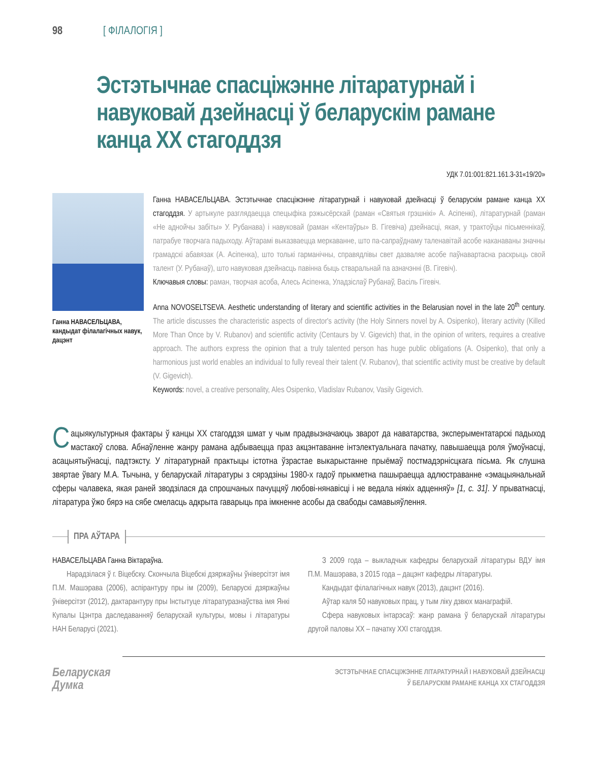98 [ ФІЛАЛОГІЯ ]
Эстэтычнае спасціжэнне літаратурнай і навуковай дзейнасці ў беларускім рамане канца XX стагоддзя
УДК 7.01:001:821.161.3-31«19/20»
Ганна НАВАСЕЛЬЦАВА, кандыдат філалагічных навук, дацэнт
Ганна НАВАСЕЛЬЦАВА. Эстэтычнае спасціжэнне літаратурнай і навуковай дзейнасці ў беларускім рамане канца XX стагоддзя. У артыкуле разглядаецца спецыфіка рэжысёрскай (раман «Святыя грэшнікі» А. Асіпенкі), літаратурнай (раман «Не аднойчы забіты» У. Рубанава) і навуковай (раман «Кентаўры» В. Гігевіча) дзейнасці, якая, у трактоўцы пісьменнікаў, патрабуе творчага падыходу. Аўтарамі выказваецца меркаванне, што па-сапраўднаму таленавітай асобе наканаваны значны грамадскі абавязак (А. Асіпенка), што толькі гарманічны, справядлівы свет дазваляе асобе паўнавартасна раскрыць свой талент (У. Рубанаў), што навуковая дзейнасць павінна быць ства­ральнай па азначэнні (В. Гігевіч).
Ключавыя словы: раман, творчая асоба, Алесь Асіпенка, Уладзіслаў Рубанаў, Васіль Гігевіч.
Anna NOVOSELTSEVA. Aesthetic understanding of literary and scientific activities in the Belarusian novel in the late 20<sup>th</sup> century. The article discusses the characteristic aspects of director's activity (the Holy Sinners novel by A. Osipenko), literary activity (Killed More Than Once by V. Rubanov) and scientific activity (Centaurs by V. Gigevich) that, in the opinion of writers, requires a creative approach. The authors express the opinion that a truly talented person has huge public obligations (A. Osipenko), that only a harmonious just world enables an individual to fully reveal their talent (V. Rubanov), that scientific activity must be creative by default (V. Gigevich).
Keywords: novel, a creative personality, Ales Osipenko, Vladislav Rubanov, Vasily Gigevich.
Сацыякультурныя фактары ў канцы XX стагоддзя шмат у чым прадвызначаюць зварот да наватарства, эксперыментатарскі падыход мастакоў слова. Абнаўленне жанру рамана адбываецца праз акцэнтаванне інтэлектуальнага пачатку, павышаецца роля ўмоўнасці, асацыятыўнасці, падтэксту. У літаратурнай практыцы істотна ўзрастае выкарыстанне прыёмаў постмадэрнісцкага пісьма. Як слушна звяртае ўвагу М.А. Тычына, у беларускай літаратуры з сярэдзіны 1980-х гадоў прыкметна пашыраецца адлюстраванне «эмацыяналь­най сферы чалавека, якая раней зводзілася да спрошчаных пачуццяў любові-нянавісці і не ведала ніякіх адценняў» [1, с. 31]. У прыватнасці, літаратура ўжо бярэ на сябе смеласць адкрыта гаварыць пра імкненне асобы да свабоды самавыяўлення.
ПРА АЎТАРА
НАВАСЕЛЬЦАВА Ганна Віктараўна.
Нарадзілася ў г. Віцебску. Скончыла Віцебскі дзяржаўны ўніверсітэт імя П.М. Машэрава (2006), аспірантуру пры ім (2009), Беларускі дзяржаўны ўніверсітэт (2012), дактаранту­ру пры Інстытуце літаратуразнаўства імя Янкі Купалы Цэнтра даследаванняў беларускай культуры, мовы і літаратуры НАН Беларусі (2021).
З 2009 года – выкладчык кафедры беларускай літаратуры ВДУ імя П.М. Машэрава, з 2015 года – дацэнт кафедры літаратуры.
Кандыдат філалагічных навук (2013), дацэнт (2016).
Аўтар каля 50 навуковых прац, у тым ліку дзвюх манаграфій.
Сфера навуковых інтарэсаў: жанр рамана ў беларускай літаратуры другой паловы XX – пачатку XXI стагоддзя.
Беларуская
Думка
ЭСТЭТЫЧНАЕ СПАСЦІЖЭННЕ ЛІТАРАТУРНАЙ І НАВУКОВАЙ ДЗЕЙНАСЦІ
Ў БЕЛАРУСКІМ РАМАНЕ КАНЦА XX СТАГОДДЗЯ